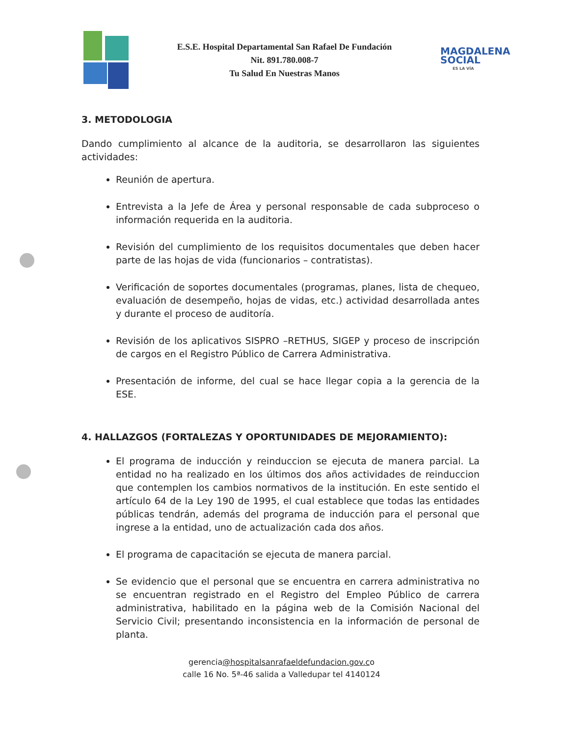E.S.E. Hospital Departamental San Rafael De Fundación
Nit. 891.780.008-7
Tu Salud En Nuestras Manos
MAGDALENA
SOCIAL
ES LA VÍA
3. METODOLOGIA
Dando cumplimiento al alcance de la auditoria, se desarrollaron las siguientes actividades:
Reunión de apertura.
Entrevista a la Jefe de Área y personal responsable de cada subproceso o información requerida en la auditoria.
Revisión del cumplimiento de los requisitos documentales que deben hacer parte de las hojas de vida (funcionarios – contratistas).
Verificación de soportes documentales (programas, planes, lista de chequeo, evaluación de desempeño, hojas de vidas, etc.) actividad desarrollada antes y durante el proceso de auditoría.
Revisión de los aplicativos SISPRO –RETHUS, SIGEP y proceso de inscripción de cargos en el Registro Público de Carrera Administrativa.
Presentación de informe, del cual se hace llegar copia a la gerencia de la ESE.
4. HALLAZGOS (FORTALEZAS Y OPORTUNIDADES DE MEJORAMIENTO):
El programa de inducción y reinduccion se ejecuta de manera parcial. La entidad no ha realizado en los últimos dos años actividades de reinduccion que contemplen los cambios normativos de la institución. En este sentido el artículo 64 de la Ley 190 de 1995, el cual establece que todas las entidades públicas tendrán, además del programa de inducción para el personal que ingrese a la entidad, uno de actualización cada dos años.
El programa de capacitación se ejecuta de manera parcial.
Se evidencio que el personal que se encuentra en carrera administrativa no se encuentran registrado en el Registro del Empleo Público de carrera administrativa, habilitado en la página web de la Comisión Nacional del Servicio Civil; presentando inconsistencia en la información de personal de planta.
gerencia@hospitalsanrafaeldefundacion.gov.co
calle 16 No. 5ª-46 salida a Valledupar tel 4140124